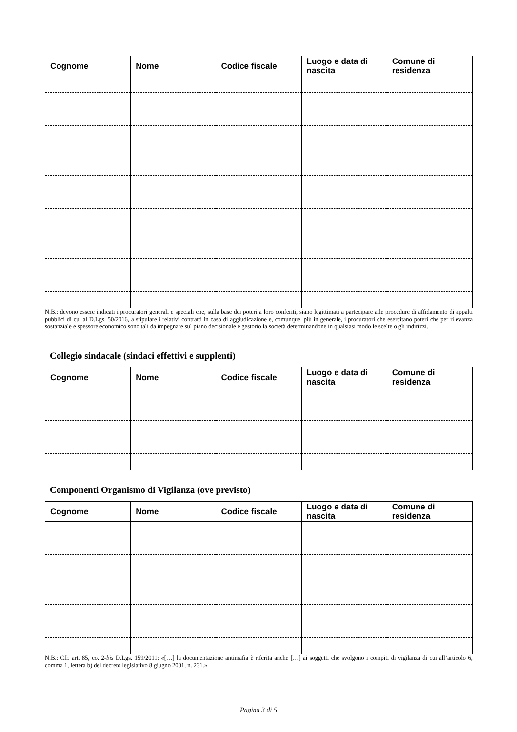| Cognome | Nome | Codice fiscale | Luogo e data di nascita | Comune di residenza |
| --- | --- | --- | --- | --- |
N.B.: devono essere indicati i procuratori generali e speciali che, sulla base dei poteri a loro conferiti, siano legittimati a partecipare alle procedure di affidamento di appalti pubblici di cui al D.Lgs. 50/2016, a stipulare i relativi contratti in caso di aggiudicazione e, comunque, più in generale, i procuratori che esercitano poteri che per rilevanza sostanziale e spessore economico sono tali da impegnare sul piano decisionale e gestorio la società determinandone in qualsiasi modo le scelte o gli indirizzi.
Collegio sindacale (sindaci effettivi e supplenti)
| Cognome | Nome | Codice fiscale | Luogo e data di nascita | Comune di residenza |
| --- | --- | --- | --- | --- |
Componenti Organismo di Vigilanza (ove previsto)
| Cognome | Nome | Codice fiscale | Luogo e data di nascita | Comune di residenza |
| --- | --- | --- | --- | --- |
N.B.: Cfr. art. 85, co. 2-bis D.Lgs. 159/2011: «[…] la documentazione antimafia è riferita anche […] ai soggetti che svolgono i compiti di vigilanza di cui all’articolo 6, comma 1, lettera b) del decreto legislativo 8 giugno 2001, n. 231.».
Pagina 3 di 5